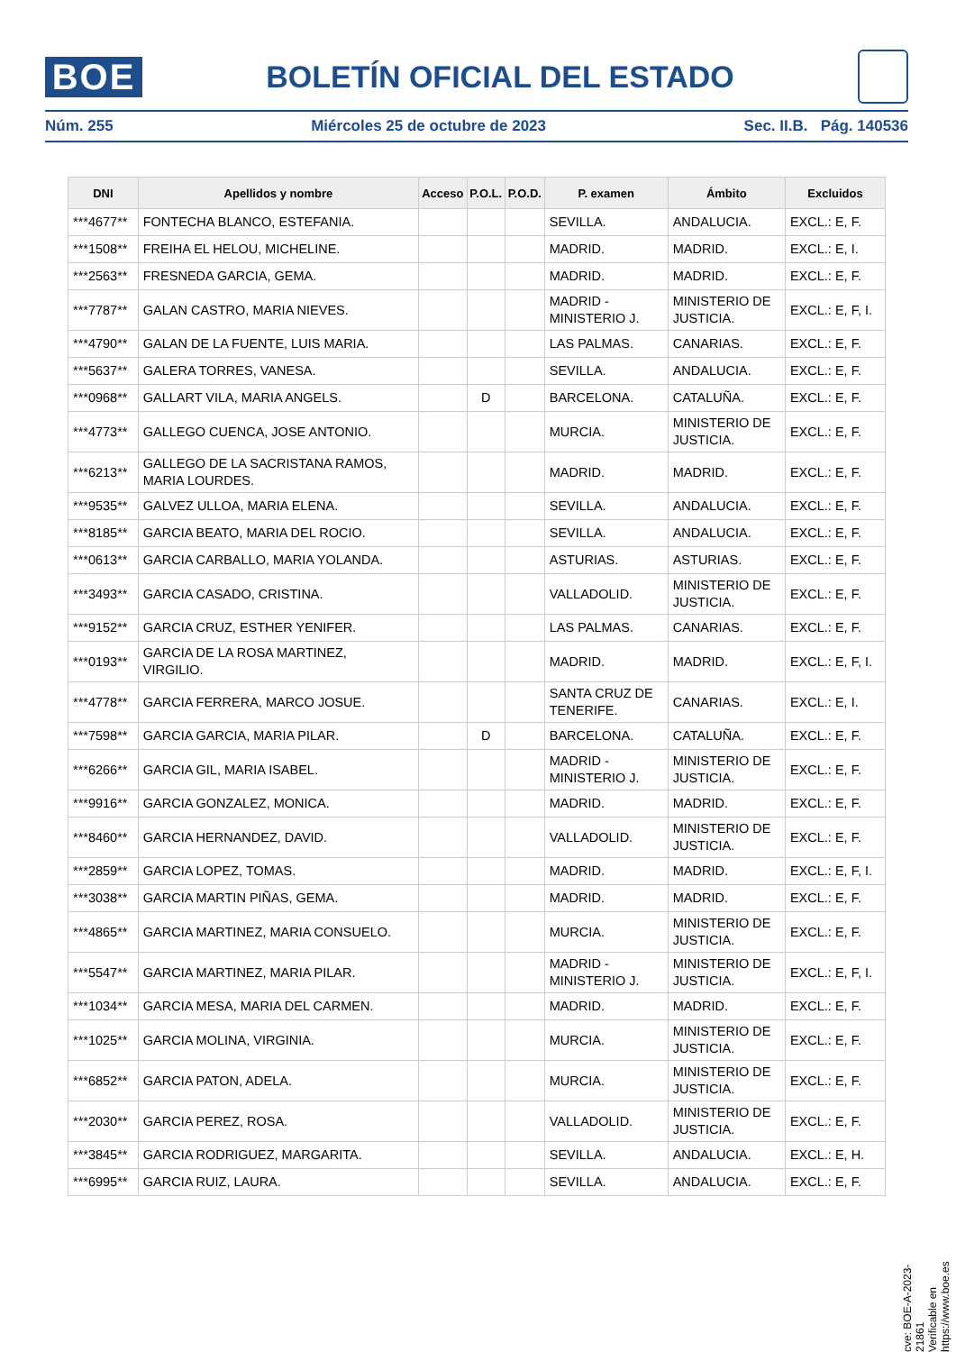BOE
BOLETÍN OFICIAL DEL ESTADO
Núm. 255 Miércoles 25 de octubre de 2023 Sec. II.B. Pág. 140536
| DNI | Apellidos y nombre | Acceso | P.O.L. | P.O.D. | P. examen | Ámbito | Excluidos |
| --- | --- | --- | --- | --- | --- | --- | --- |
| ***4677** | FONTECHA BLANCO, ESTEFANIA. | | | | SEVILLA. | ANDALUCIA. | EXCL.: E, F. |
| ***1508** | FREIHA EL HELOU, MICHELINE. | | | | MADRID. | MADRID. | EXCL.: E, I. |
| ***2563** | FRESNEDA GARCIA, GEMA. | | | | MADRID. | MADRID. | EXCL.: E, F. |
| ***7787** | GALAN CASTRO, MARIA NIEVES. | | | | MADRID - MINISTERIO J. | MINISTERIO DE JUSTICIA. | EXCL.: E, F, I. |
| ***4790** | GALAN DE LA FUENTE, LUIS MARIA. | | | | LAS PALMAS. | CANARIAS. | EXCL.: E, F. |
| ***5637** | GALERA TORRES, VANESA. | | | | SEVILLA. | ANDALUCIA. | EXCL.: E, F. |
| ***0968** | GALLART VILA, MARIA ANGELS. | | D | | BARCELONA. | CATALUÑA. | EXCL.: E, F. |
| ***4773** | GALLEGO CUENCA, JOSE ANTONIO. | | | | MURCIA. | MINISTERIO DE JUSTICIA. | EXCL.: E, F. |
| ***6213** | GALLEGO DE LA SACRISTANA RAMOS, MARIA LOURDES. | | | | MADRID. | MADRID. | EXCL.: E, F. |
| ***9535** | GALVEZ ULLOA, MARIA ELENA. | | | | SEVILLA. | ANDALUCIA. | EXCL.: E, F. |
| ***8185** | GARCIA BEATO, MARIA DEL ROCIO. | | | | SEVILLA. | ANDALUCIA. | EXCL.: E, F. |
| ***0613** | GARCIA CARBALLO, MARIA YOLANDA. | | | | ASTURIAS. | ASTURIAS. | EXCL.: E, F. |
| ***3493** | GARCIA CASADO, CRISTINA. | | | | VALLADOLID. | MINISTERIO DE JUSTICIA. | EXCL.: E, F. |
| ***9152** | GARCIA CRUZ, ESTHER YENIFER. | | | | LAS PALMAS. | CANARIAS. | EXCL.: E, F. |
| ***0193** | GARCIA DE LA ROSA MARTINEZ, VIRGILIO. | | | | MADRID. | MADRID. | EXCL.: E, F, I. |
| ***4778** | GARCIA FERRERA, MARCO JOSUE. | | | | SANTA CRUZ DE TENERIFE. | CANARIAS. | EXCL.: E, I. |
| ***7598** | GARCIA GARCIA, MARIA PILAR. | | D | | BARCELONA. | CATALUÑA. | EXCL.: E, F. |
| ***6266** | GARCIA GIL, MARIA ISABEL. | | | | MADRID - MINISTERIO J. | MINISTERIO DE JUSTICIA. | EXCL.: E, F. |
| ***9916** | GARCIA GONZALEZ, MONICA. | | | | MADRID. | MADRID. | EXCL.: E, F. |
| ***8460** | GARCIA HERNANDEZ, DAVID. | | | | VALLADOLID. | MINISTERIO DE JUSTICIA. | EXCL.: E, F. |
| ***2859** | GARCIA LOPEZ, TOMAS. | | | | MADRID. | MADRID. | EXCL.: E, F, I. |
| ***3038** | GARCIA MARTIN PIÑAS, GEMA. | | | | MADRID. | MADRID. | EXCL.: E, F. |
| ***4865** | GARCIA MARTINEZ, MARIA CONSUELO. | | | | MURCIA. | MINISTERIO DE JUSTICIA. | EXCL.: E, F. |
| ***5547** | GARCIA MARTINEZ, MARIA PILAR. | | | | MADRID - MINISTERIO J. | MINISTERIO DE JUSTICIA. | EXCL.: E, F, I. |
| ***1034** | GARCIA MESA, MARIA DEL CARMEN. | | | | MADRID. | MADRID. | EXCL.: E, F. |
| ***1025** | GARCIA MOLINA, VIRGINIA. | | | | MURCIA. | MINISTERIO DE JUSTICIA. | EXCL.: E, F. |
| ***6852** | GARCIA PATON, ADELA. | | | | MURCIA. | MINISTERIO DE JUSTICIA. | EXCL.: E, F. |
| ***2030** | GARCIA PEREZ, ROSA. | | | | VALLADOLID. | MINISTERIO DE JUSTICIA. | EXCL.: E, F. |
| ***3845** | GARCIA RODRIGUEZ, MARGARITA. | | | | SEVILLA. | ANDALUCIA. | EXCL.: E, H. |
| ***6995** | GARCIA RUIZ, LAURA. | | | | SEVILLA. | ANDALUCIA. | EXCL.: E, F. |
cve: BOE-A-2023-21861
Verificable en https://www.boe.es